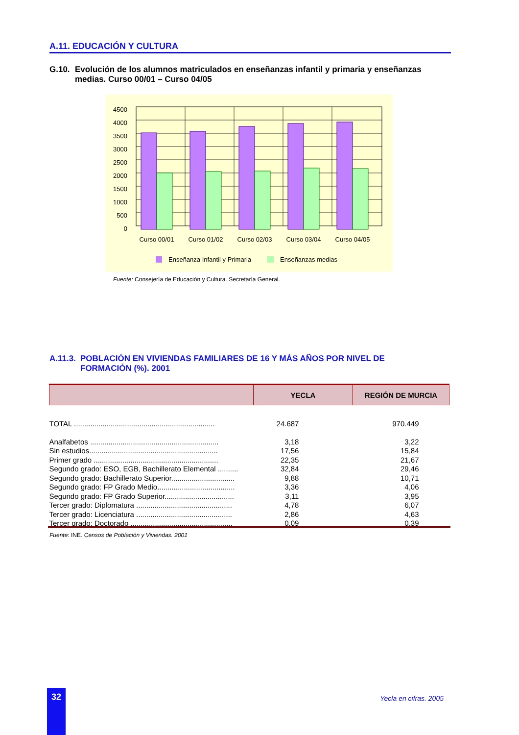A.11. EDUCACIÓN Y CULTURA
G.10. Evolución de los alumnos matriculados en enseñanzas infantil y primaria y enseñanzas medias. Curso 00/01 – Curso 04/05
4500
4000
3500
3000
2500
2000
1500
1000
500
0
Curso 00/01
Curso 01/02
Curso 02/03
Curso 03/04
Curso 04/05
Enseñanza Infantil y Primaria
Enseñanzas medias
Fuente: Consejería de Educación y Cultura. Secretaría General.
A.11.3. POBLACIÓN EN VIVIENDAS FAMILIARES DE 16 Y MÁS AÑOS POR NIVEL DE FORMACIÓN (%). 2001
| | YECLA | REGIÓN DE MURCIA |
| --- | --- | --- |
| TOTAL ..................................................................... | 24.687 | 970.449 |
| Analfabetos ............................................................... | 3,18 | 3,22 |
| Sin estudios............................................................... | 17,56 | 15,84 |
| Primer grado ............................................................. | 22,35 | 21,67 |
| Segundo grado: ESO, EGB, Bachillerato Elemental .......... | 32,84 | 29,46 |
| Segundo grado: Bachillerato Superior............................... | 9,88 | 10,71 |
| Segundo grado: FP Grado Medio...................................... | 3,36 | 4,06 |
| Segundo grado: FP Grado Superior.................................. | 3,11 | 3,95 |
| Tercer grado: Diplomatura ............................................... | 4,78 | 6,07 |
| Tercer grado: Licenciatura ............................................... | 2,86 | 4,63 |
| Tercer grado: Doctorado .................................................. | 0,09 | 0,39 |
Fuente: INE. Censos de Población y Viviendas. 2001
32 Yecla en cifras. 2005